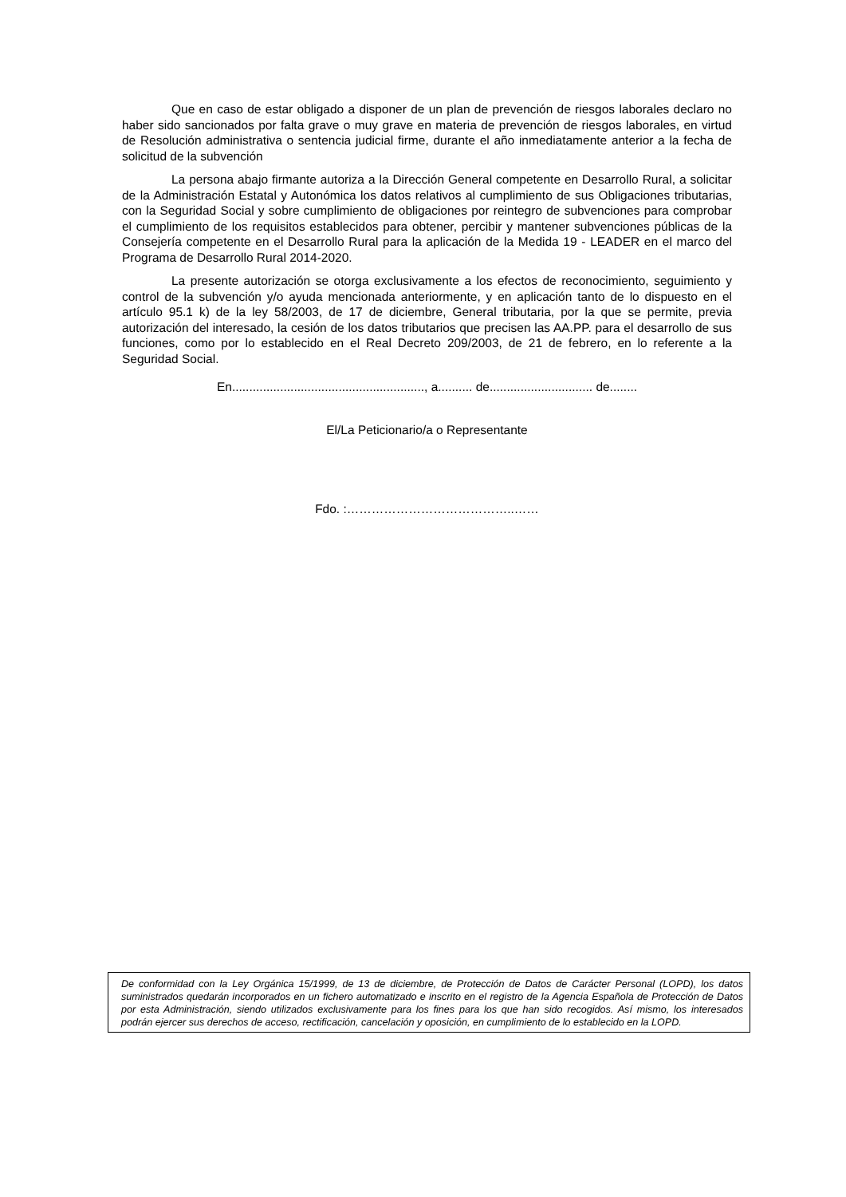Que en caso de estar obligado a disponer de un plan de prevención de riesgos laborales declaro no haber sido sancionados por falta grave o muy grave en materia de prevención de riesgos laborales, en virtud de Resolución administrativa o sentencia judicial firme, durante el año inmediatamente anterior a la fecha de solicitud de la subvención
La persona abajo firmante autoriza a la Dirección General competente en Desarrollo Rural, a solicitar de la Administración Estatal y Autonómica los datos relativos al cumplimiento de sus Obligaciones tributarias, con la Seguridad Social y sobre cumplimiento de obligaciones por reintegro de subvenciones para comprobar el cumplimiento de los requisitos establecidos para obtener, percibir y mantener subvenciones públicas de la Consejería competente en el Desarrollo Rural para la aplicación de la Medida 19 - LEADER en el marco del Programa de Desarrollo Rural 2014-2020.
La presente autorización se otorga exclusivamente a los efectos de reconocimiento, seguimiento y control de la subvención y/o ayuda mencionada anteriormente, y en aplicación tanto de lo dispuesto en el artículo 95.1 k) de la ley 58/2003, de 17 de diciembre, General tributaria, por la que se permite, previa autorización del interesado, la cesión de los datos tributarios que precisen las AA.PP. para el desarrollo de sus funciones, como por lo establecido en el Real Decreto 209/2003, de 21 de febrero, en lo referente a la Seguridad Social.
En........................................................, a.......... de.............................. de........
El/La Peticionario/a o Representante
Fdo. :…………………………………..……
De conformidad con la Ley Orgánica 15/1999, de 13 de diciembre, de Protección de Datos de Carácter Personal (LOPD), los datos suministrados quedarán incorporados en un fichero automatizado e inscrito en el registro de la Agencia Española de Protección de Datos por esta Administración, siendo utilizados exclusivamente para los fines para los que han sido recogidos. Así mismo, los interesados podrán ejercer sus derechos de acceso, rectificación, cancelación y oposición, en cumplimiento de lo establecido en la LOPD.